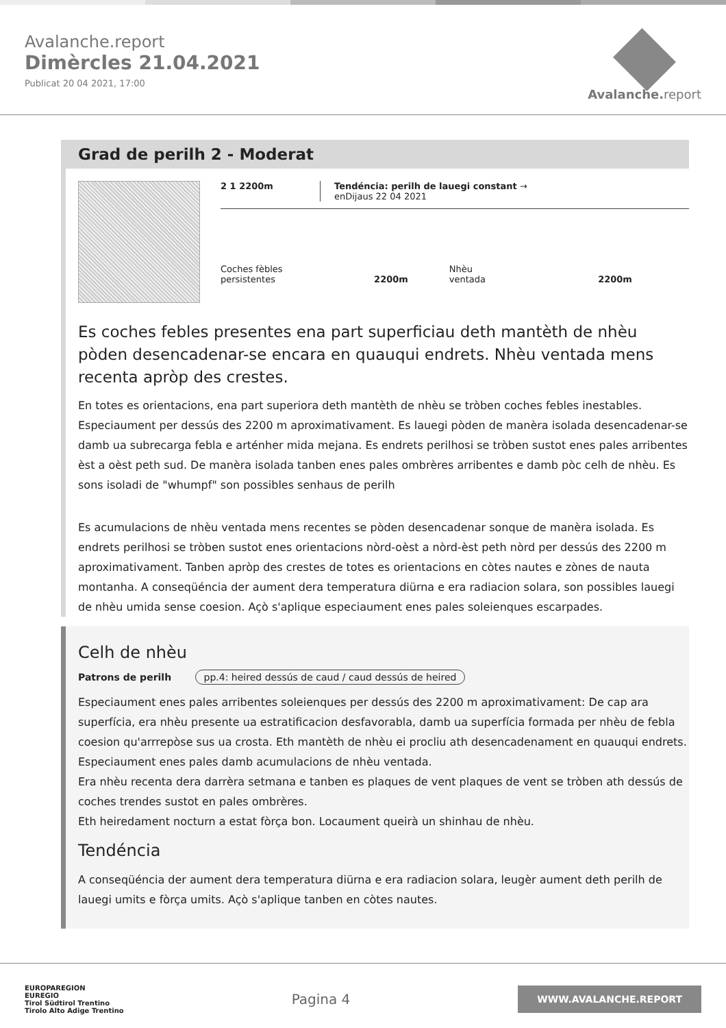Avalanche.report
Dimèrcles 21.04.2021
Publicat 20 04 2021, 17:00
Avalanche. report
Grad de perilh 2 - Moderat
2 1 2200m Tendéncia: perilh de lauegi constant →
enDijaus 22 04 2021
Coches fèbles
persistentes 2200m
Nhèu
ventada 2200m
Es coches febles presentes ena part superficiau deth mantèth de nhèu pòden desencadenar-se encara en quauqui endrets. Nhèu ventada mens recenta apròp des crestes.
En totes es orientacions, ena part superiora deth mantèth de nhèu se tròben coches febles inestables. Especiaument per dessús des 2200 m aproximativament. Es lauegi pòden de manèra isolada desencadenar-se damb ua subrecarga febla e arténher mida mejana. Es endrets perilhosi se tròben sustot enes pales arribentes èst a oèst peth sud. De manèra isolada tanben enes pales ombrères arribentes e damb pòc celh de nhèu. Es sons isoladi de "whumpf" son possibles senhaus de perilh
Es acumulacions de nhèu ventada mens recentes se pòden desencadenar sonque de manèra isolada. Es endrets perilhosi se tròben sustot enes orientacions nòrd-oèst a nòrd-èst peth nòrd per dessús des 2200 m aproximativament. Tanben apròp des crestes de totes es orientacions en còtes nautes e zònes de nauta montanha. A conseqüéncia der aument dera temperatura diürna e era radiacion solara, son possibles lauegi de nhèu umida sense coesion. Açò s'aplique especiaument enes pales soleienques escarpades.
Celh de nhèu
Patrons de perilh pp.4: heired dessús de caud / caud dessús de heired
Especiaument enes pales arribentes soleienques per dessús des 2200 m aproximativament: De cap ara superfícia, era nhèu presente ua estratificacion desfavorabla, damb ua superfícia formada per nhèu de febla coesion qu'arrrepòse sus ua crosta. Eth mantèth de nhèu ei procliu ath desencadenament en quauqui endrets. Especiaument enes pales damb acumulacions de nhèu ventada.
Era nhèu recenta dera darrèra setmana e tanben es plaques de vent plaques de vent se tròben ath dessús de coches trendes sustot en pales ombrères.
Eth heiredament nocturn a estat fòrça bon. Locaument queirà un shinhau de nhèu.
Tendéncia
A conseqüéncia der aument dera temperatura diürna e era radiacion solara, leugèr aument deth perilh de lauegi umits e fòrça umits. Açò s'aplique tanben en còtes nautes.
EUROPAREGION
EUREGIO
Tirol Südtirol Trentino
Tirolo Alto Adige Trentino
Pagina 4
WWW.AVALANCHE.REPORT